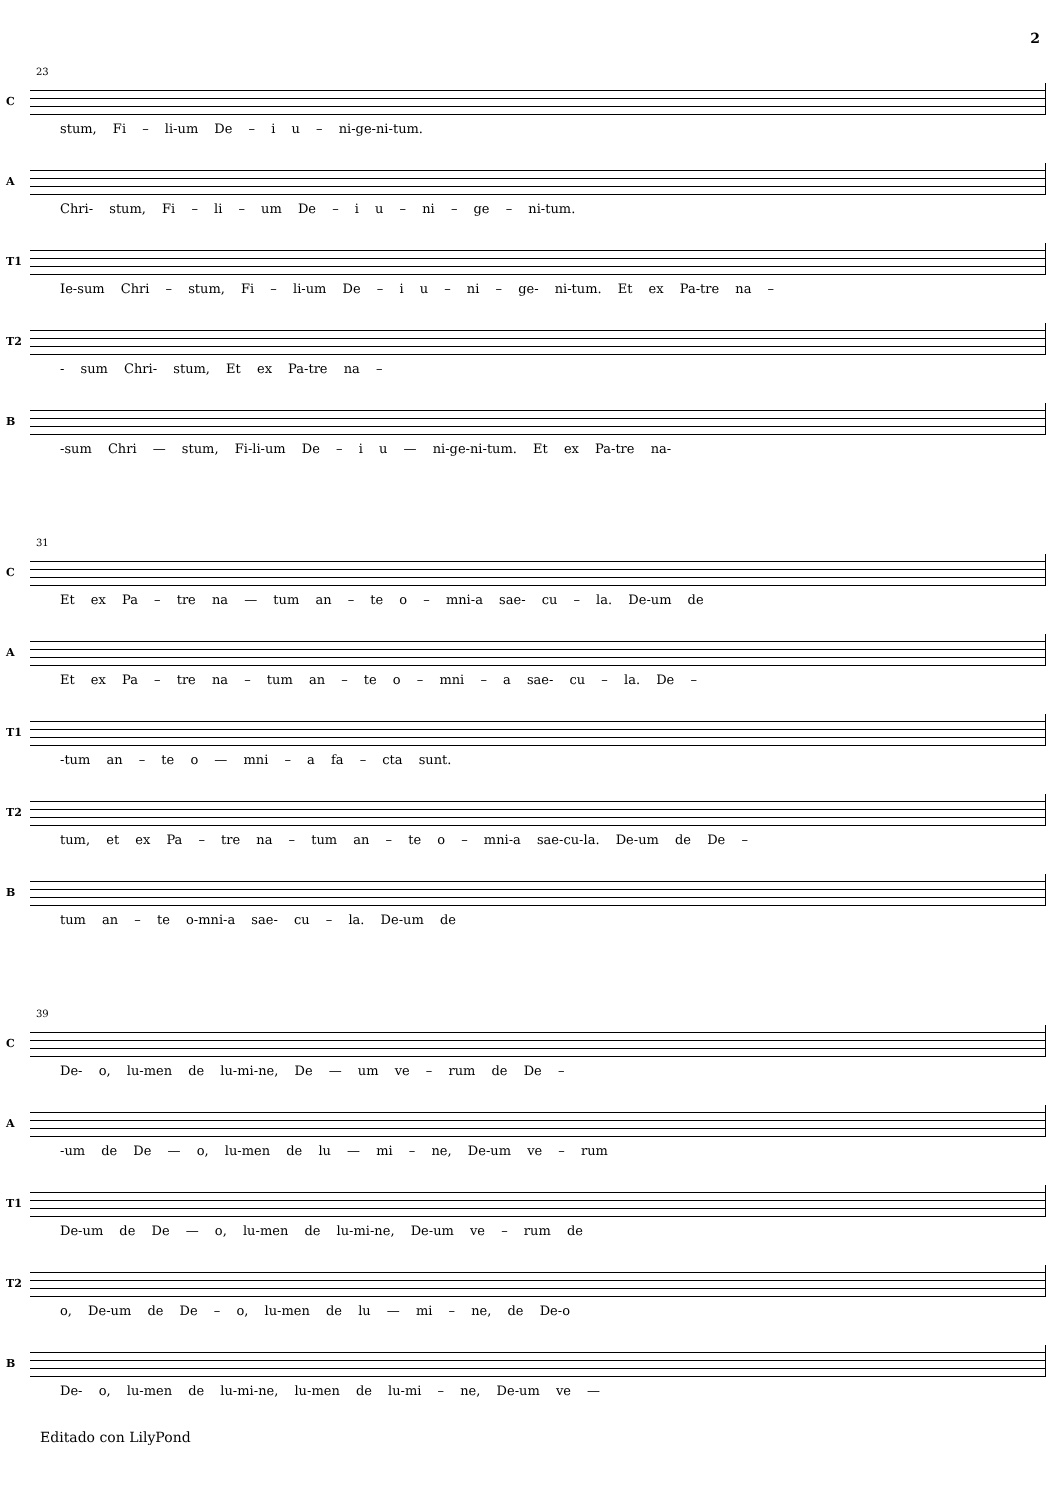2
23
C
stum, Fi – li-um De – i u – ni-ge-ni-tum.
A
Chri- stum, Fi – li – um De – i u – ni – ge – ni-tum.
T1
Ie-sum Chri – stum, Fi – li-um De – i u – ni – ge- ni-tum. Et ex Pa-tre na –
T2
- sum Chri- stum, Et ex Pa-tre na –
B
-sum Chri — stum, Fi-li-um De – i u — ni-ge-ni-tum. Et ex Pa-tre na-
31
C
Et ex Pa – tre na — tum an – te o – mni-a sae- cu – la. De-um de
A
Et ex Pa – tre na – tum an – te o – mni – a sae- cu – la. De –
T1
-tum an – te o — mni – a fa – cta sunt.
T2
tum, et ex Pa – tre na – tum an – te o – mni-a sae-cu-la. De-um de De –
B
tum an – te o-mni-a sae- cu – la. De-um de
39
C
De- o, lu-men de lu-mi-ne, De — um ve – rum de De –
A
-um de De — o, lu-men de lu — mi – ne, De-um ve – rum
T1
De-um de De — o, lu-men de lu-mi-ne, De-um ve – rum de
T2
o, De-um de De – o, lu-men de lu — mi – ne, de De-o
B
De- o, lu-men de lu-mi-ne, lu-men de lu-mi – ne, De-um ve —
Editado con LilyPond